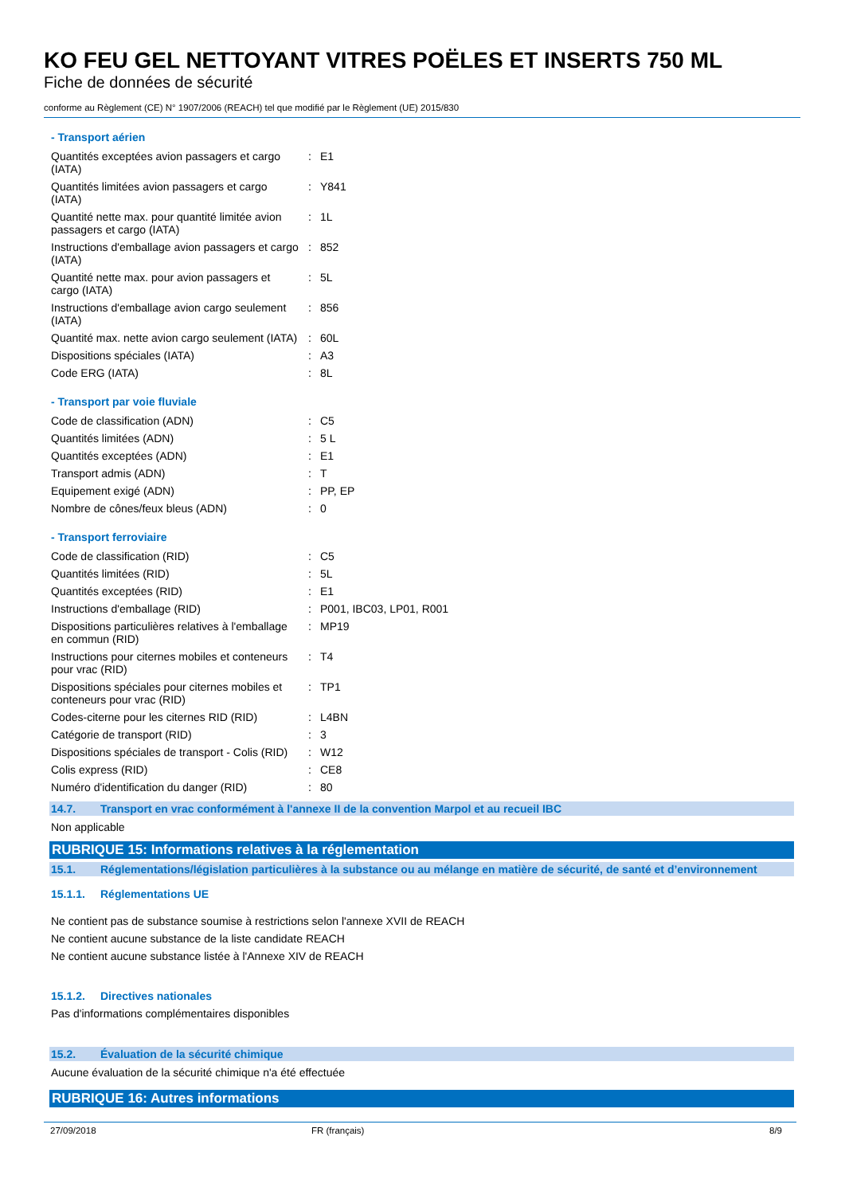KO FEU GEL NETTOYANT VITRES POËLES ET INSERTS 750 ML
Fiche de données de sécurité
conforme au Règlement (CE) N° 1907/2006 (REACH) tel que modifié par le Règlement (UE) 2015/830
- Transport aérien
| Quantités exceptées avion passagers et cargo (IATA) | : | E1 |
| Quantités limitées avion passagers et cargo (IATA) | : | Y841 |
| Quantité nette max. pour quantité limitée avion passagers et cargo (IATA) | : | 1L |
| Instructions d'emballage avion passagers et cargo (IATA) | : | 852 |
| Quantité nette max. pour avion passagers et cargo (IATA) | : | 5L |
| Instructions d'emballage avion cargo seulement (IATA) | : | 856 |
| Quantité max. nette avion cargo seulement (IATA) | : | 60L |
| Dispositions spéciales (IATA) | : | A3 |
| Code ERG (IATA) | : | 8L |
- Transport par voie fluviale
| Code de classification (ADN) | : | C5 |
| Quantités limitées (ADN) | : | 5 L |
| Quantités exceptées (ADN) | : | E1 |
| Transport admis (ADN) | : | T |
| Equipement exigé (ADN) | : | PP, EP |
| Nombre de cônes/feux bleus (ADN) | : | 0 |
- Transport ferroviaire
| Code de classification (RID) | : | C5 |
| Quantités limitées (RID) | : | 5L |
| Quantités exceptées (RID) | : | E1 |
| Instructions d'emballage (RID) | : | P001, IBC03, LP01, R001 |
| Dispositions particulières relatives à l'emballage en commun (RID) | : | MP19 |
| Instructions pour citernes mobiles et conteneurs pour vrac (RID) | : | T4 |
| Dispositions spéciales pour citernes mobiles et conteneurs pour vrac (RID) | : | TP1 |
| Codes-citerne pour les citernes RID (RID) | : | L4BN |
| Catégorie de transport (RID) | : | 3 |
| Dispositions spéciales de transport - Colis (RID) | : | W12 |
| Colis express (RID) | : | CE8 |
| Numéro d'identification du danger (RID) | : | 80 |
14.7. Transport en vrac conformément à l'annexe II de la convention Marpol et au recueil IBC
Non applicable
RUBRIQUE 15: Informations relatives à la réglementation
15.1. Réglementations/législation particulières à la substance ou au mélange en matière de sécurité, de santé et d’environnement
15.1.1. Réglementations UE
Ne contient pas de substance soumise à restrictions selon l'annexe XVII de REACH
Ne contient aucune substance de la liste candidate REACH
Ne contient aucune substance listée à l'Annexe XIV de REACH
15.1.2. Directives nationales
Pas d'informations complémentaires disponibles
15.2. Évaluation de la sécurité chimique
Aucune évaluation de la sécurité chimique n'a été effectuée
RUBRIQUE 16: Autres informations
27/09/2018 FR (français) 8/9